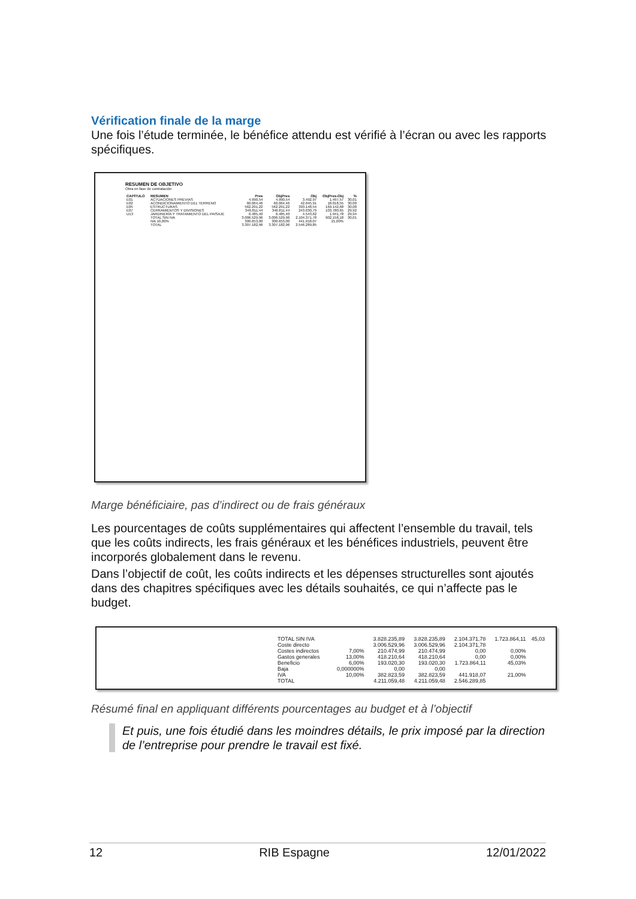Vérification finale de la marge
Une fois l’étude terminée, le bénéfice attendu est vérifié à l’écran ou avec les rapports spécifiques.
RESUMEN DE OBJETIVO
Obra en fase de contratación
| CAPÍTULO | RESUMEN | Pres | ObjPres | Obj | ObjPres-Obj | % |
| --- | --- | --- | --- | --- | --- | --- |
| E01 | ACTUACIONES PREVIAS | 4.990,54 | 4.990,54 | 3.492,97 | 1.497,57 | 30,01 |
| E02 | ACONDICIONAMIENTO DEL TERRENO | 60.064,46 | 60.064,46 | 42.045,91 | 18.018,55 | 30,00 |
| E05 | ESTRUCTURAS | 562.291,22 | 562.291,22 | 393.148,54 | 169.142,68 | 30,08 |
| E07 | CERRAMIENTOS Y DIVISIONES | 346.811,44 | 346.811,44 | 243.030,79 | 103.780,65 | 29,92 |
| U13 | JARDINERÍA Y TRATAMIENTO DEL PAISAJE | 6.485,40 | 6.485,40 | 4.543,62 | 1.941,78 | 29,94 |
| | TOTAL SIN IVA | 3.006.529,96 | 3.006.529,96 | 2.104.371,78 | 902.158,18 | 30,01 |
| | IVA 10,00% | 300.653,00 | 300.653,00 | 441.918,07 | 21,00% | |
| | TOTAL | 3.307.182,96 | 3.307.182,96 | 2.546.289,85 | | |
Marge bénéficiaire, pas d’indirect ou de frais généraux
Les pourcentages de coûts supplémentaires qui affectent l’ensemble du travail, tels que les coûts indirects, les frais généraux et les bénéfices industriels, peuvent être incorporés globalement dans le revenu.
Dans l’objectif de coût, les coûts indirects et les dépenses structurelles sont ajoutés dans des chapitres spécifiques avec les détails souhaités, ce qui n’affecte pas le budget.
| TOTAL SIN IVA | | 3.828.235,89 | 3.828.235,89 | 2.104.371,78 | 1.723.864,11 | 45,03 |
| Coste directo | | 3.006.529,96 | 3.006.529,96 | 2.104.371,78 | | |
| Costes indirectos | 7,00% | 210.474,99 | 210.474,99 | 0,00 | 0,00% | |
| Gastos generales | 13,00% | 418.210,64 | 418.210,64 | 0,00 | 0,00% | |
| Beneficio | 6,00% | 193.020,30 | 193.020,30 | 1.723.864,11 | 45,03% | |
| Baja | 0,000000% | 0,00 | 0,00 | | | |
| IVA | 10,00% | 382.823,59 | 382.823,59 | 441.918,07 | 21,00% | |
| TOTAL | | 4.211.059,48 | 4.211.059,48 | 2.546.289,85 | | |
Résumé final en appliquant différents pourcentages au budget et à l’objectif
Et puis, une fois étudié dans les moindres détails, le prix imposé par la direction de l’entreprise pour prendre le travail est fixé.
12 RIB Espagne 12/01/2022